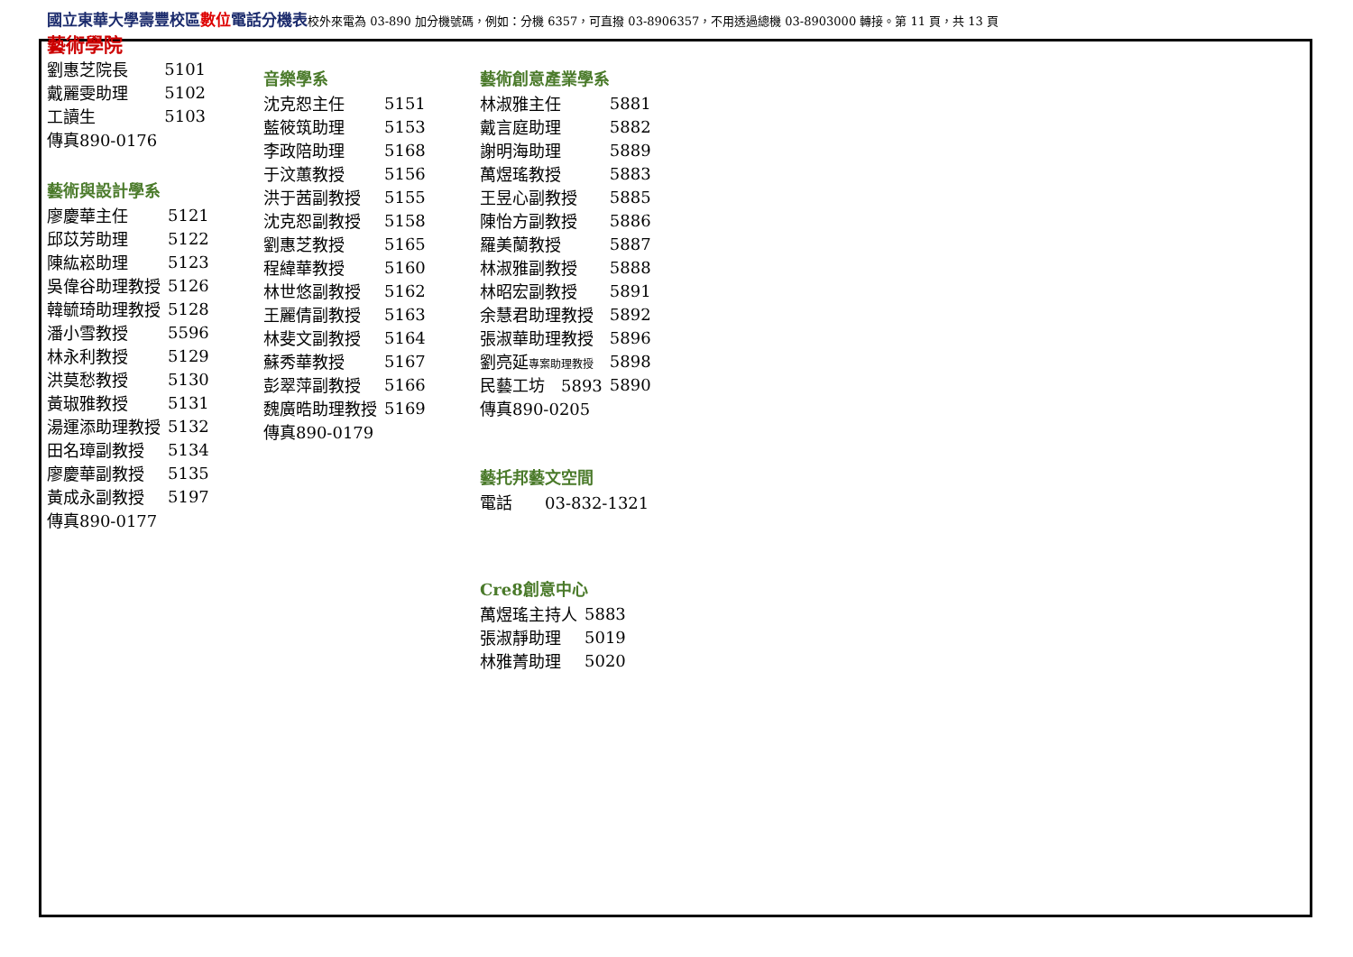國立東華大學壽豐校區 數位 電話分機表校外來電為 03-890 加分機號碼，例如：分機 6357，可直撥 03-8906357，不用透過總機 03-8903000 轉接。第 11 頁，共 13 頁
藝術學院
| 劉惠芝院長 | 5101 |
| 戴麗雯助理 | 5102 |
| 工讀生 | 5103 |
| 傳真890-0176 | |
藝術與設計學系
| 廖慶華主任 | 5121 |
| 邱苡芳助理 | 5122 |
| 陳紘崧助理 | 5123 |
| 吳偉谷助理教授 | 5126 |
| 韓毓琦助理教授 | 5128 |
| 潘小雪教授 | 5596 |
| 林永利教授 | 5129 |
| 洪莫愁教授 | 5130 |
| 黃琡雅教授 | 5131 |
| 湯運添助理教授 | 5132 |
| 田名璋副教授 | 5134 |
| 廖慶華副教授 | 5135 |
| 黃成永副教授 | 5197 |
| 傳真890-0177 | |
音樂學系
| 沈克恕主任 | 5151 |
| 藍筱筑助理 | 5153 |
| 李政陪助理 | 5168 |
| 于汶蕙教授 | 5156 |
| 洪于茜副教授 | 5155 |
| 沈克恕副教授 | 5158 |
| 劉惠芝教授 | 5165 |
| 程緯華教授 | 5160 |
| 林世悠副教授 | 5162 |
| 王麗倩副教授 | 5163 |
| 林斐文副教授 | 5164 |
| 蘇秀華教授 | 5167 |
| 彭翠萍副教授 | 5166 |
| 魏廣晧助理教授 | 5169 |
| 傳真890-0179 | |
藝術創意產業學系
| 林淑雅主任 | 5881 |
| 戴言庭助理 | 5882 |
| 謝明海助理 | 5889 |
| 萬煜瑤教授 | 5883 |
| 王昱心副教授 | 5885 |
| 陳怡方副教授 | 5886 |
| 羅美蘭教授 | 5887 |
| 林淑雅副教授 | 5888 |
| 林昭宏副教授 | 5891 |
| 余慧君助理教授 | 5892 |
| 張淑華助理教授 | 5896 |
| 劉亮延 專案助理教授 | 5898 |
| 民藝工坊 5893 | 5890 |
| 傳真890-0205 | |
藝托邦藝文空間
| 電話 03-832-1321 |
Cre8創意中心
| 萬煜瑤主持人 | 5883 |
| 張淑靜助理 | 5019 |
| 林雅菁助理 | 5020 |